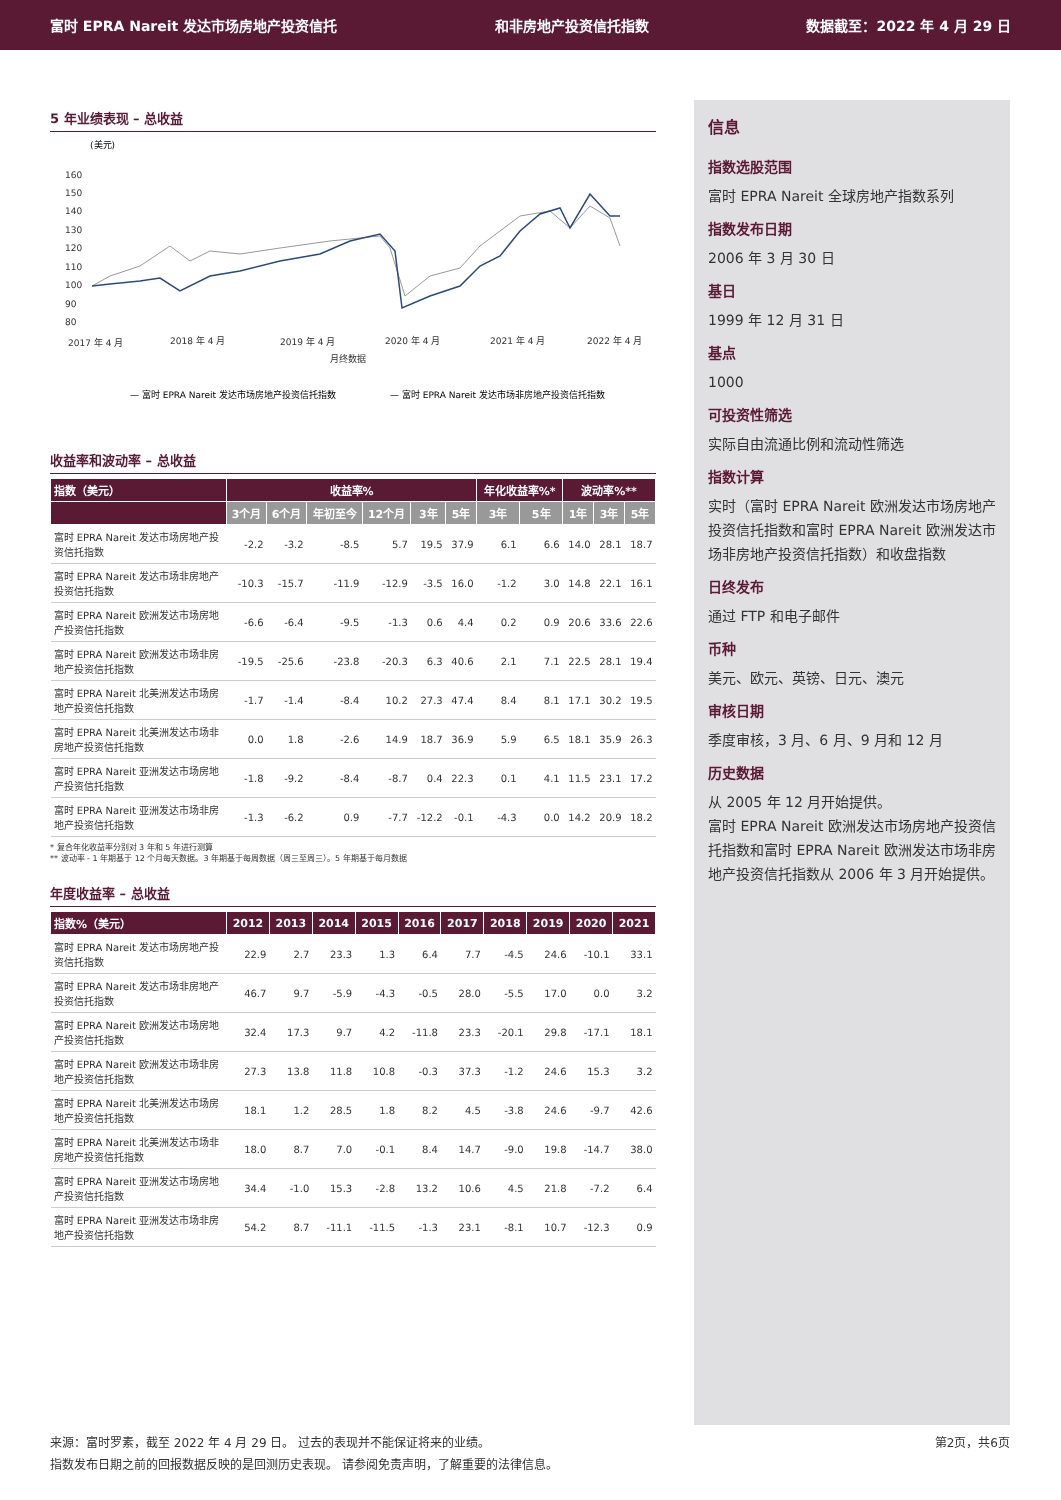富时 EPRA Nareit 发达市场房地产投资信托 和非房地产投资信托指数 数据截至：2022 年 4 月 29 日
5 年业绩表现 – 总收益
(美元)
160
150
140
130
120
110
100
90
80
2017 年 4 月
2018 年 4 月
2019 年 4 月
2020 年 4 月
2021 年 4 月
2022 年 4 月
月终数据
— 富时 EPRA Nareit 发达市场房地产投资信托指数
— 富时 EPRA Nareit 发达市场非房地产投资信托指数
收益率和波动率 – 总收益
| 指数（美元） | 收益率% | | | | | | 年化收益率%* | | 波动率%** | | |
| --- | --- | --- | --- | --- | --- | --- | --- | --- | --- | --- | --- |
| | 3个月 | 6个月 | 年初至今 | 12个月 | 3年 | 5年 | 3年 | 5年 | 1年 | 3年 | 5年 |
| 富时 EPRA Nareit 发达市场房地产投资信托指数 | -2.2 | -3.2 | -8.5 | 5.7 | 19.5 | 37.9 | 6.1 | 6.6 | 14.0 | 28.1 | 18.7 |
| 富时 EPRA Nareit 发达市场非房地产投资信托指数 | -10.3 | -15.7 | -11.9 | -12.9 | -3.5 | 16.0 | -1.2 | 3.0 | 14.8 | 22.1 | 16.1 |
| 富时 EPRA Nareit 欧洲发达市场房地产投资信托指数 | -6.6 | -6.4 | -9.5 | -1.3 | 0.6 | 4.4 | 0.2 | 0.9 | 20.6 | 33.6 | 22.6 |
| 富时 EPRA Nareit 欧洲发达市场非房地产投资信托指数 | -19.5 | -25.6 | -23.8 | -20.3 | 6.3 | 40.6 | 2.1 | 7.1 | 22.5 | 28.1 | 19.4 |
| 富时 EPRA Nareit 北美洲发达市场房地产投资信托指数 | -1.7 | -1.4 | -8.4 | 10.2 | 27.3 | 47.4 | 8.4 | 8.1 | 17.1 | 30.2 | 19.5 |
| 富时 EPRA Nareit 北美洲发达市场非房地产投资信托指数 | 0.0 | 1.8 | -2.6 | 14.9 | 18.7 | 36.9 | 5.9 | 6.5 | 18.1 | 35.9 | 26.3 |
| 富时 EPRA Nareit 亚洲发达市场房地产投资信托指数 | -1.8 | -9.2 | -8.4 | -8.7 | 0.4 | 22.3 | 0.1 | 4.1 | 11.5 | 23.1 | 17.2 |
| 富时 EPRA Nareit 亚洲发达市场非房地产投资信托指数 | -1.3 | -6.2 | 0.9 | -7.7 | -12.2 | -0.1 | -4.3 | 0.0 | 14.2 | 20.9 | 18.2 |
* 复合年化收益率分别对 3 年和 5 年进行测算
** 波动率 - 1 年期基于 12 个月每天数据。3 年期基于每周数据（周三至周三）。5 年期基于每月数据
年度收益率 – 总收益
| 指数%（美元） | 2012 | 2013 | 2014 | 2015 | 2016 | 2017 | 2018 | 2019 | 2020 | 2021 |
| --- | --- | --- | --- | --- | --- | --- | --- | --- | --- | --- |
| 富时 EPRA Nareit 发达市场房地产投资信托指数 | 22.9 | 2.7 | 23.3 | 1.3 | 6.4 | 7.7 | -4.5 | 24.6 | -10.1 | 33.1 |
| 富时 EPRA Nareit 发达市场非房地产投资信托指数 | 46.7 | 9.7 | -5.9 | -4.3 | -0.5 | 28.0 | -5.5 | 17.0 | 0.0 | 3.2 |
| 富时 EPRA Nareit 欧洲发达市场房地产投资信托指数 | 32.4 | 17.3 | 9.7 | 4.2 | -11.8 | 23.3 | -20.1 | 29.8 | -17.1 | 18.1 |
| 富时 EPRA Nareit 欧洲发达市场非房地产投资信托指数 | 27.3 | 13.8 | 11.8 | 10.8 | -0.3 | 37.3 | -1.2 | 24.6 | 15.3 | 3.2 |
| 富时 EPRA Nareit 北美洲发达市场房地产投资信托指数 | 18.1 | 1.2 | 28.5 | 1.8 | 8.2 | 4.5 | -3.8 | 24.6 | -9.7 | 42.6 |
| 富时 EPRA Nareit 北美洲发达市场非房地产投资信托指数 | 18.0 | 8.7 | 7.0 | -0.1 | 8.4 | 14.7 | -9.0 | 19.8 | -14.7 | 38.0 |
| 富时 EPRA Nareit 亚洲发达市场房地产投资信托指数 | 34.4 | -1.0 | 15.3 | -2.8 | 13.2 | 10.6 | 4.5 | 21.8 | -7.2 | 6.4 |
| 富时 EPRA Nareit 亚洲发达市场非房地产投资信托指数 | 54.2 | 8.7 | -11.1 | -11.5 | -1.3 | 23.1 | -8.1 | 10.7 | -12.3 | 0.9 |
信息
指数选股范围
富时 EPRA Nareit 全球房地产指数系列
指数发布日期
2006 年 3 月 30 日
基日
1999 年 12 月 31 日
基点
1000
可投资性筛选
实际自由流通比例和流动性筛选
指数计算
实时（富时 EPRA Nareit 欧洲发达市场房地产投资信托指数和富时 EPRA Nareit 欧洲发达市场非房地产投资信托指数）和收盘指数
日终发布
通过 FTP 和电子邮件
币种
美元、欧元、英镑、日元、澳元
审核日期
季度审核，3 月、6 月、9 月和 12 月
历史数据
从 2005 年 12 月开始提供。
富时 EPRA Nareit 欧洲发达市场房地产投资信托指数和富时 EPRA Nareit 欧洲发达市场非房地产投资信托指数从 2006 年 3 月开始提供。
第2页，共6页 来源：富时罗素，截至 2022 年 4 月 29 日。 过去的表现并不能保证将来的业绩。
指数发布日期之前的回报数据反映的是回测历史表现。 请参阅免责声明，了解重要的法律信息。